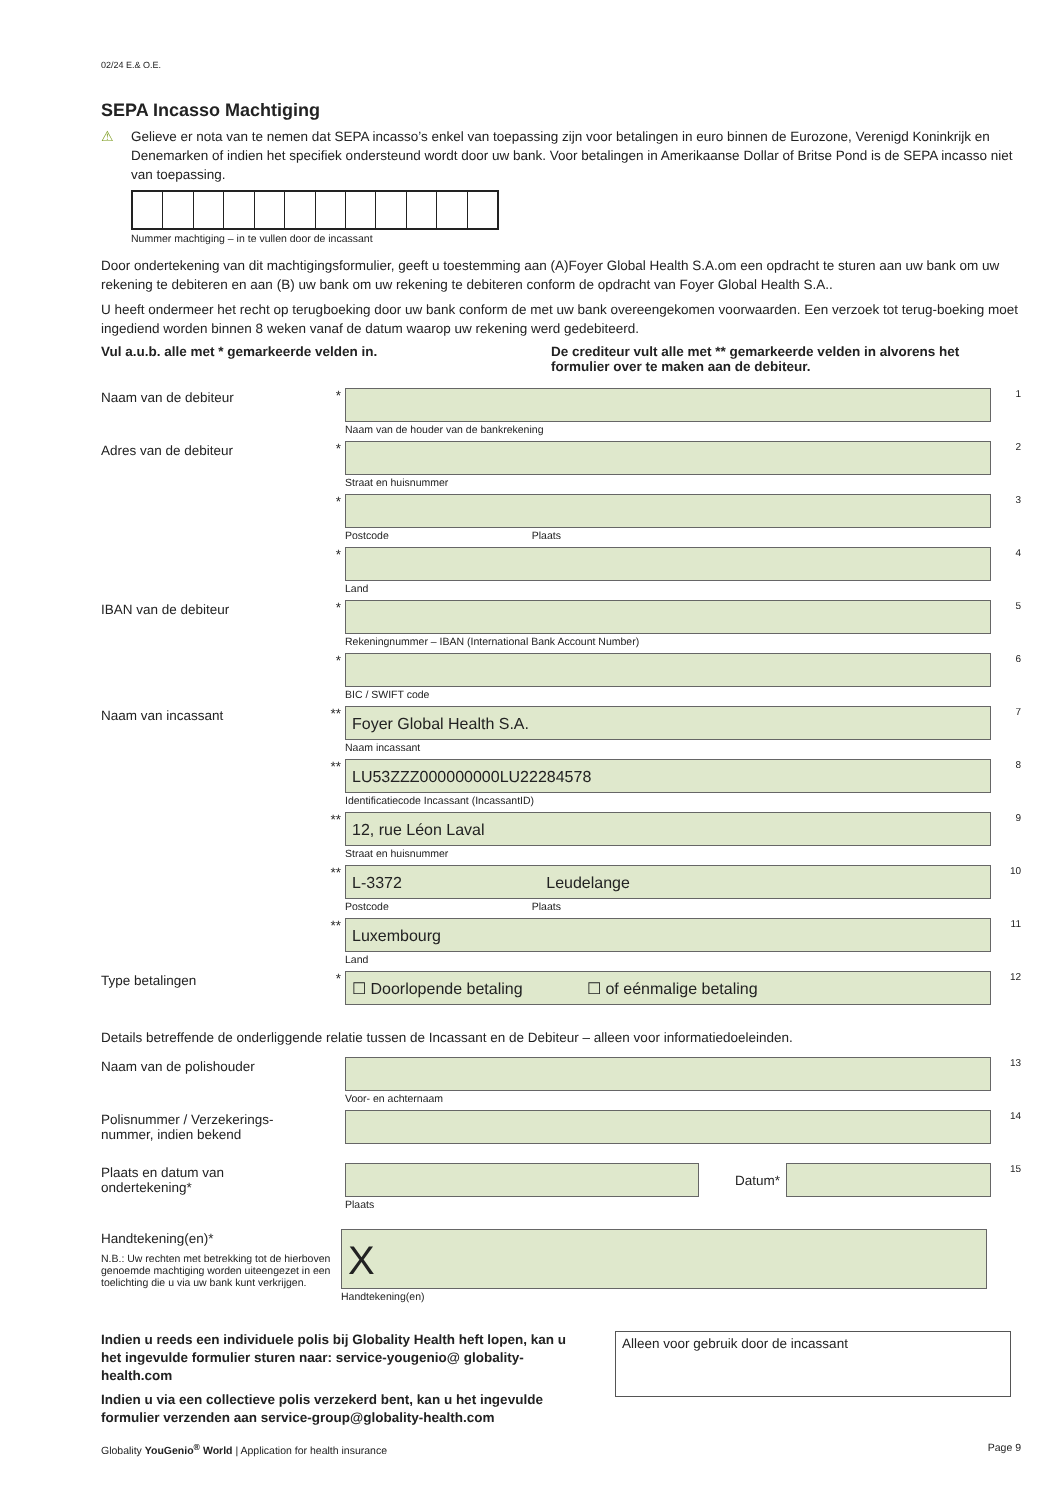02/24 E.& O.E.
SEPA Incasso Machtiging
⚠ Gelieve er nota van te nemen dat SEPA incasso’s enkel van toepassing zijn voor betalingen in euro binnen de Eurozone, Verenigd Koninkrijk en Denemarken of indien het specifiek ondersteund wordt door uw bank. Voor betalingen in Amerikaanse Dollar of Britse Pond is de SEPA incasso niet van toepassing.
Nummer machtiging – in te vullen door de incassant
Door ondertekening van dit machtigingsformulier, geeft u toestemming aan (A)Foyer Global Health S.A.om een opdracht te sturen aan uw bank om uw rekening te debiteren en aan (B) uw bank om uw rekening te debiteren conform de opdracht van Foyer Global Health S.A..
U heeft ondermeer het recht op terugboeking door uw bank conform de met uw bank overeengekomen voorwaarden. Een verzoek tot terug-boeking moet ingediend worden binnen 8 weken vanaf de datum waarop uw rekening werd gedebiteerd.
Vul a.u.b. alle met * gemarkeerde velden in. De crediteur vult alle met ** gemarkeerde velden in alvorens het formulier over te maken aan de debiteur.
Naam van de debiteur *
Naam van de houder van de bankrekening
1
Adres van de debiteur *
Straat en huisnummer
2
*
Postcode Plaats
3
*
Land
4
IBAN van de debiteur *
Rekeningnummer – IBAN (International Bank Account Number)
5
*
BIC / SWIFT code
6
Naam van incassant **
Foyer Global Health S.A.
Naam incassant
7
**
LU53ZZZ000000000LU22284578
Identificatiecode Incassant (IncassantID)
8
**
12, rue Léon Laval
Straat en huisnummer
9
**
L-3372 Leudelange
Postcode Plaats
10
**
Luxembourg
Land
11
Type betalingen *
☐ Doorlopende betaling ☐ of eénmalige betaling
12
Details betreffende de onderliggende relatie tussen de Incassant en de Debiteur – alleen voor informatiedoeleinden.
Naam van de polishouder
Voor- en achternaam
13
Polisnummer / Verzekerings-nummer, indien bekend
14
Plaats en datum van ondertekening*
Datum*
Plaats
15
Handtekening(en)*
N.B.: Uw rechten met betrekking tot de hierboven genoemde machtiging worden uiteengezet in een toelichting die u via uw bank kunt verkrijgen.
X
Handtekening(en)
Indien u reeds een individuele polis bij Globality Health heft lopen, kan u het ingevulde formulier sturen naar: service-yougenio@ globality-health.com
Indien u via een collectieve polis verzekerd bent, kan u het ingevulde formulier verzenden aan service-group@globality-health.com
Alleen voor gebruik door de incassant
Globality YouGenio<sup>®</sup> World | Application for health insurance Page 9